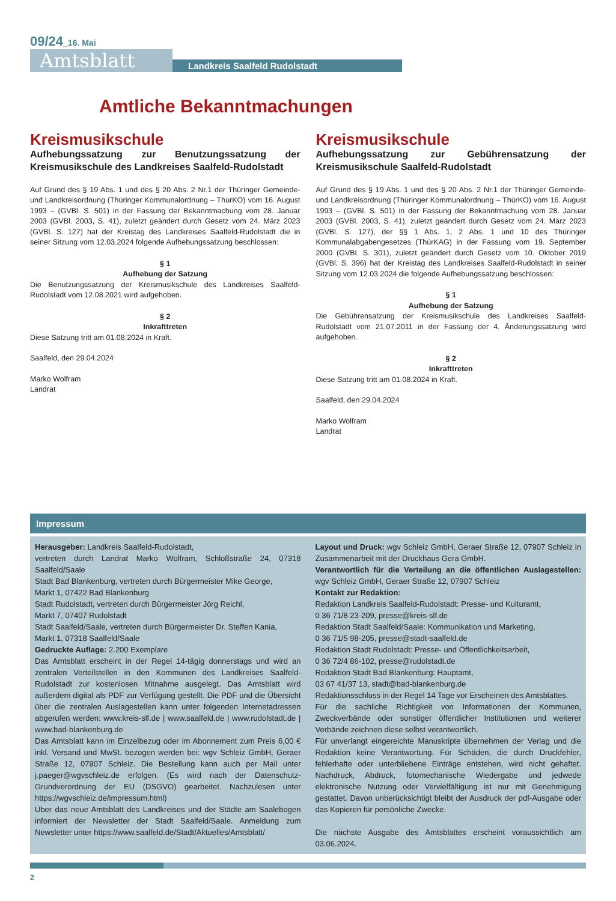09/24_16. Mai
Amtsblatt
Landkreis Saalfeld Rudolstadt
Amtliche Bekanntmachungen
Kreismusikschule
Aufhebungssatzung zur Benutzungssatzung der Kreismusikschule des Landkreises Saalfeld-Rudolstadt
Auf Grund des § 19 Abs. 1 und des § 20 Abs. 2 Nr.1 der Thüringer Gemeinde- und Landkreisordnung (Thüringer Kommunalordnung – ThürKO) vom 16. August 1993 – (GVBl. S. 501) in der Fassung der Bekanntmachung vom 28. Januar 2003 (GVBl. 2003, S. 41), zuletzt geändert durch Gesetz vom 24. März 2023 (GVBl. S. 127) hat der Kreistag des Landkreises Saalfeld-Rudolstadt die in seiner Sitzung vom 12.03.2024 folgende Aufhebungssatzung beschlossen:
§ 1
Aufhebung der Satzung
Die Benutzungssatzung der Kreismusikschule des Landkreises Saalfeld-Rudolstadt vom 12.08.2021 wird aufgehoben.
§ 2
Inkrafttreten
Diese Satzung tritt am 01.08.2024 in Kraft.
Saalfeld, den 29.04.2024
Marko Wolfram
Landrat
Kreismusikschule
Aufhebungssatzung zur Gebührensatzung der Kreismusikschule Saalfeld-Rudolstadt
Auf Grund des § 19 Abs. 1 und des § 20 Abs. 2 Nr.1 der Thüringer Gemeinde- und Landkreisordnung (Thüringer Kommunalordnung – ThürKO) vom 16. August 1993 – (GVBl. S. 501) in der Fassung der Bekanntmachung vom 28. Januar 2003 (GVBl. 2003, S. 41), zuletzt geändert durch Gesetz vom 24. März 2023 (GVBl. S. 127), der §§ 1 Abs. 1, 2 Abs. 1 und 10 des Thüringer Kommunalabgabengesetzes (ThürKAG) in der Fassung vom 19. September 2000 (GVBl. S. 301), zuletzt geändert durch Gesetz vom 10. Oktober 2019 (GVBl. S. 396) hat der Kreistag des Landkreises Saalfeld-Rudolstadt in seiner Sitzung vom 12.03.2024 die folgende Aufhebungssatzung beschlossen:
§ 1
Aufhebung der Satzung
Die Gebührensatzung der Kreismusikschule des Landkreises Saalfeld-Rudolstadt vom 21.07.2011 in der Fassung der 4. Änderungssatzung wird aufgehoben.
§ 2
Inkrafttreten
Diese Satzung tritt am 01.08.2024 in Kraft.
Saalfeld, den 29.04.2024
Marko Wolfram
Landrat
Impressum
Herausgeber: Landkreis Saalfeld-Rudolstadt,
vertreten durch Landrat Marko Wolfram, Schloßstraße 24, 07318 Saalfeld/Saale
Stadt Bad Blankenburg, vertreten durch Bürgermeister Mike George,
Markt 1, 07422 Bad Blankenburg
Stadt Rudolstadt, vertreten durch Bürgermeister Jörg Reichl,
Markt 7, 07407 Rudolstadt
Stadt Saalfeld/Saale, vertreten durch Bürgermeister Dr. Steffen Kania,
Markt 1, 07318 Saalfeld/Saale
Gedruckte Auflage: 2.200 Exemplare
Das Amtsblatt erscheint in der Regel 14-tägig donnerstags und wird an zentralen Verteilstellen in den Kommunen des Landkreises Saalfeld-Rudolstadt zur kostenlosen Mitnahme ausgelegt. Das Amtsblatt wird außerdem digital als PDF zur Verfügung gestellt. Die PDF und die Übersicht über die zentralen Auslagestellen kann unter folgenden Internetadressen abgerufen werden: www.kreis-slf.de | www.saalfeld.de | www.rudolstadt.de | www.bad-blankenburg.de
Das Amtsblatt kann im Einzelbezug oder im Abonnement zum Preis 6,00 € inkl. Versand und MwSt. bezogen werden bei: wgv Schleiz GmbH, Geraer Straße 12, 07907 Schleiz. Die Bestellung kann auch per Mail unter j.paeger@wgvschleiz.de erfolgen. (Es wird nach der Datenschutz-Grundverordnung der EU (DSGVO) gearbeitet. Nachzulesen unter https://wgvschleiz.de/impressum.html)
Über das neue Amtsblatt des Landkreises und der Städte am Saalebogen informiert der Newsletter der Stadt Saalfeld/Saale. Anmeldung zum Newsletter unter https://www.saalfeld.de/Stadt/Aktuelles/Amtsblatt/
Layout und Druck: wgv Schleiz GmbH, Geraer Straße 12, 07907 Schleiz in Zusammenarbeit mit der Druckhaus Gera GmbH.
Verantwortlich für die Verteilung an die öffentlichen Auslagestellen: wgv Schleiz GmbH, Geraer Straße 12, 07907 Schleiz
Kontakt zur Redaktion:
Redaktion Landkreis Saalfeld-Rudolstadt: Presse- und Kulturamt,
0 36 71/8 23-209, presse@kreis-slf.de
Redaktion Stadt Saalfeld/Saale: Kommunikation und Marketing,
0 36 71/5 98-205, presse@stadt-saalfeld.de
Redaktion Stadt Rudolstadt: Presse- und Öffentlichkeitsarbeit,
0 36 72/4 86-102, presse@rudolstadt.de
Redaktion Stadt Bad Blankenburg: Hauptamt,
03 67 41/37 13, stadt@bad-blankenburg.de
Redaktionsschluss in der Regel 14 Tage vor Erscheinen des Amtsblattes.
Für die sachliche Richtigkeit von Informationen der Kommunen, Zweckverbände oder sonstiger öffentlicher Institutionen und weiterer Verbände zeichnen diese selbst verantwortlich.
Für unverlangt eingereichte Manuskripte übernehmen der Verlag und die Redaktion keine Verantwortung. Für Schäden, die durch Druckfehler, fehlerhafte oder unterbliebene Einträge entstehen, wird nicht gehaftet. Nachdruck, Abdruck, fotomechanische Wiedergabe und jedwede elektronische Nutzung oder Vervielfältigung ist nur mit Genehmigung gestattet. Davon unberücksichtigt bleibt der Ausdruck der pdf-Ausgabe oder das Kopieren für persönliche Zwecke.
Die nächste Ausgabe des Amtsblattes erscheint voraussichtlich am 03.06.2024.
2